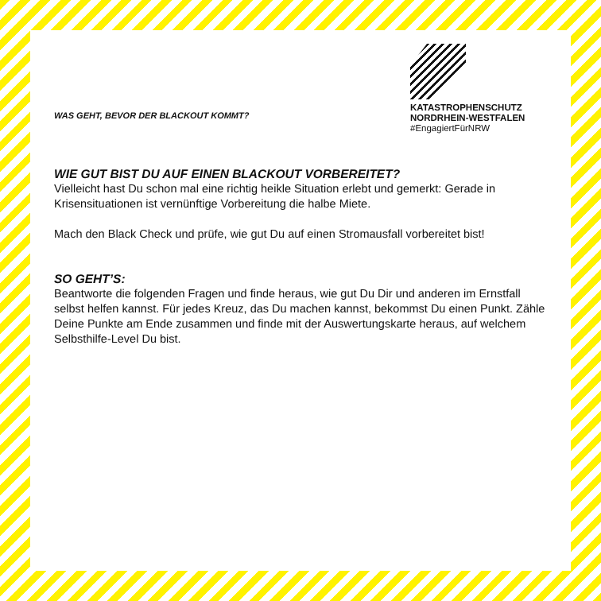WAS GEHT, BEVOR DER BLACKOUT KOMMT?
KATASTROPHENSCHUTZ
NORDRHEIN-WESTFALEN
#EngagiertFürNRW
WIE GUT BIST DU AUF EINEN BLACKOUT VORBEREITET?
Vielleicht hast Du schon mal eine richtig heikle Situation erlebt und gemerkt: Gerade in Krisensituationen ist vernünftige Vorbereitung die halbe Miete.
Mach den Black Check und prüfe, wie gut Du auf einen Stromausfall vorbereitet bist!
SO GEHT’S:
Beantworte die folgenden Fragen und finde heraus, wie gut Du Dir und anderen im Ernstfall selbst helfen kannst. Für jedes Kreuz, das Du machen kannst, bekommst Du einen Punkt. Zähle Deine Punkte am Ende zusammen und finde mit der Auswertungskarte heraus, auf welchem Selbsthilfe-Level Du bist.